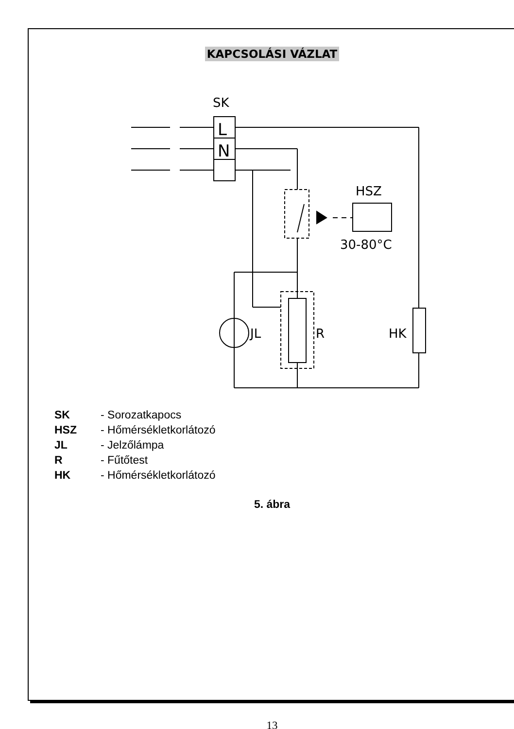KAPCSOLÁSI VÁZLAT
SK
L
N
HSZ
30-80°C
JL
R
HK
SK - Sorozatkapocs
HSZ - Hőmérsékletkorlátozó
JL - Jelzőlámpa
R - Fűtőtest
HK - Hőmérsékletkorlátozó
5. ábra
13